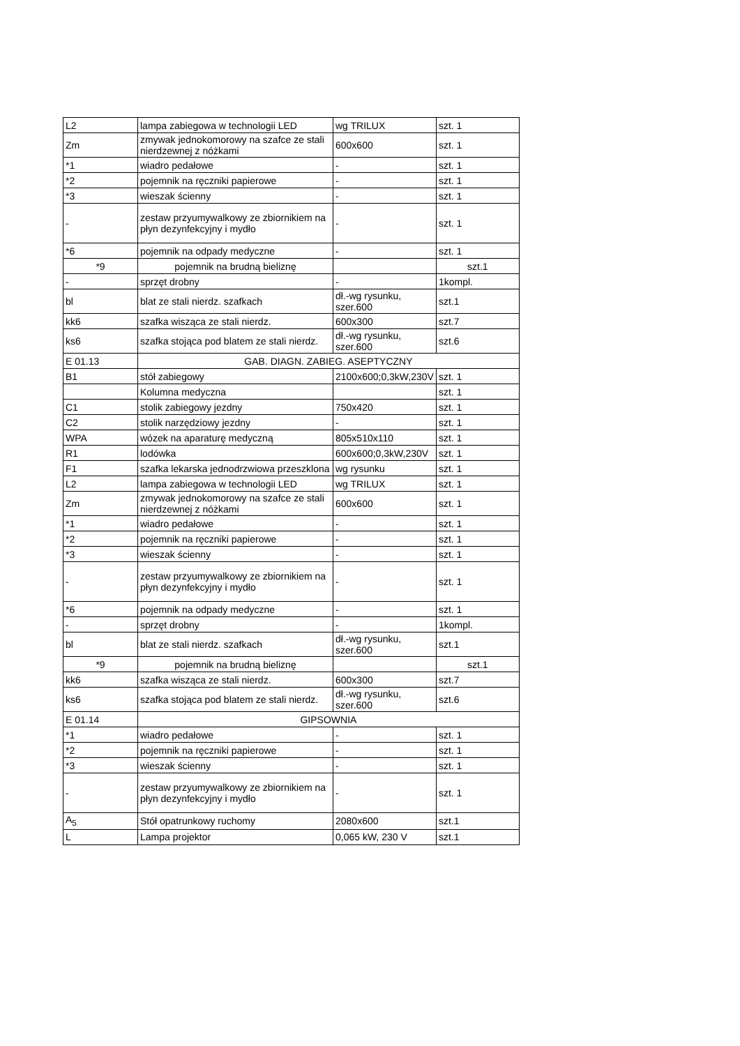| L2 | lampa zabiegowa w technologii LED | wg TRILUX | szt. 1 |
| Zm | zmywak jednokomorowy na szafce ze stali nierdzewnej z nóżkami | 600x600 | szt. 1 |
| *1 | wiadro pedałowe | - | szt. 1 |
| *2 | pojemnik na ręczniki papierowe | - | szt. 1 |
| *3 | wieszak ścienny | - | szt. 1 |
| - | zestaw przyumywalkowy ze zbiornikiem na płyn dezynfekcyjny i mydło | - | szt. 1 |
| *6 | pojemnik na odpady medyczne | - | szt. 1 |
| *9 | pojemnik na brudną bieliznę | | szt.1 |
| - | sprzęt drobny | - | 1kompl. |
| bl | blat ze stali nierdz. szafkach | dł.-wg rysunku, szer.600 | szt.1 |
| kk6 | szafka wisząca ze stali nierdz. | 600x300 | szt.7 |
| ks6 | szafka stojąca pod blatem ze stali nierdz. | dł.-wg rysunku, szer.600 | szt.6 |
| E 01.13 | GAB. DIAGN. ZABIEG. ASEPTYCZNY | | |
| B1 | stół zabiegowy | 2100x600;0,3kW,230V | szt. 1 |
| | Kolumna medyczna | | szt. 1 |
| C1 | stolik zabiegowy jezdny | 750x420 | szt. 1 |
| C2 | stolik narzędziowy jezdny | - | szt. 1 |
| WPA | wózek na aparaturę medyczną | 805x510x110 | szt. 1 |
| R1 | lodówka | 600x600;0,3kW,230V | szt. 1 |
| F1 | szafka lekarska jednodrzwiowa przeszklona | wg rysunku | szt. 1 |
| L2 | lampa zabiegowa w technologii LED | wg TRILUX | szt. 1 |
| Zm | zmywak jednokomorowy na szafce ze stali nierdzewnej z nóżkami | 600x600 | szt. 1 |
| *1 | wiadro pedałowe | - | szt. 1 |
| *2 | pojemnik na ręczniki papierowe | - | szt. 1 |
| *3 | wieszak ścienny | - | szt. 1 |
| - | zestaw przyumywalkowy ze zbiornikiem na płyn dezynfekcyjny i mydło | - | szt. 1 |
| *6 | pojemnik na odpady medyczne | - | szt. 1 |
| - | sprzęt drobny | - | 1kompl. |
| bl | blat ze stali nierdz. szafkach | dł.-wg rysunku, szer.600 | szt.1 |
| *9 | pojemnik na brudną bieliznę | | szt.1 |
| kk6 | szafka wisząca ze stali nierdz. | 600x300 | szt.7 |
| ks6 | szafka stojąca pod blatem ze stali nierdz. | dł.-wg rysunku, szer.600 | szt.6 |
| E 01.14 | GIPSOWNIA | | |
| *1 | wiadro pedałowe | - | szt. 1 |
| *2 | pojemnik na ręczniki papierowe | - | szt. 1 |
| *3 | wieszak ścienny | - | szt. 1 |
| - | zestaw przyumywalkowy ze zbiornikiem na płyn dezynfekcyjny i mydło | - | szt. 1 |
| A<sub>5</sub> | Stół opatrunkowy ruchomy | 2080x600 | szt.1 |
| L | Lampa projektor | 0,065 kW, 230 V | szt.1 |